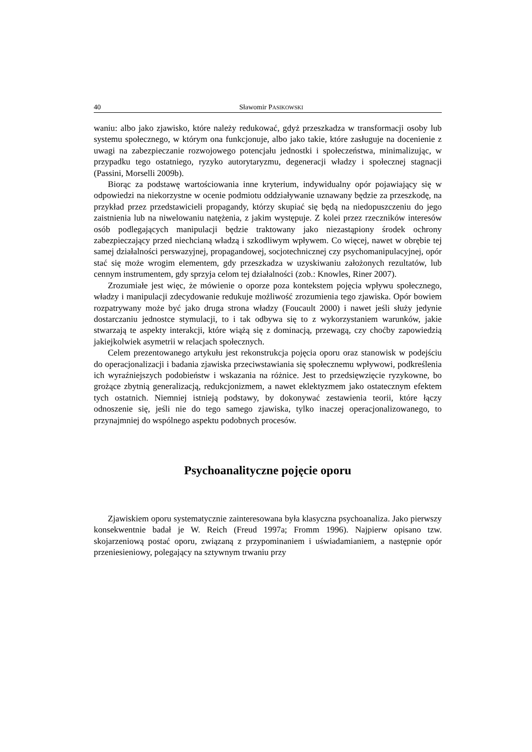40 Sławomir PASIKOWSKI
waniu: albo jako zjawisko, które należy redukować, gdyż przeszkadza w transformacji osoby lub systemu społecznego, w którym ona funkcjonuje, albo jako takie, które zasługuje na docenienie z uwagi na zabezpieczanie rozwojowego potencjału jednostki i społeczeństwa, minimalizując, w przypadku tego ostatniego, ryzyko autorytaryzmu, degeneracji władzy i społecznej stagnacji (Passini, Morselli 2009b).
Biorąc za podstawę wartościowania inne kryterium, indywidualny opór pojawiający się w odpowiedzi na niekorzystne w ocenie podmiotu oddziaływanie uznawany będzie za przeszkodę, na przykład przez przedstawicieli propagandy, którzy skupiać się będą na niedopuszczeniu do jego zaistnienia lub na niwelowaniu natężenia, z jakim występuje. Z kolei przez rzeczników interesów osób podlegających manipulacji będzie traktowany jako niezastąpiony środek ochrony zabezpieczający przed niechcianą władzą i szkodliwym wpływem. Co więcej, nawet w obrębie tej samej działalności perswazyjnej, propagandowej, socjotechnicznej czy psychomanipulacyjnej, opór stać się może wrogim elementem, gdy przeszkadza w uzyskiwaniu założonych rezultatów, lub cennym instrumentem, gdy sprzyja celom tej działalności (zob.: Knowles, Riner 2007).
Zrozumiałe jest więc, że mówienie o oporze poza kontekstem pojęcia wpływu społecznego, władzy i manipulacji zdecydowanie redukuje możliwość zrozumienia tego zjawiska. Opór bowiem rozpatrywany może być jako druga strona władzy (Foucault 2000) i nawet jeśli służy jedynie dostarczaniu jednostce stymulacji, to i tak odbywa się to z wykorzystaniem warunków, jakie stwarzają te aspekty interakcji, które wiążą się z dominacją, przewagą, czy choćby zapowiedzią jakiejkolwiek asymetrii w relacjach społecznych.
Celem prezentowanego artykułu jest rekonstrukcja pojęcia oporu oraz stanowisk w podejściu do operacjonalizacji i badania zjawiska przeciwstawiania się społecznemu wpływowi, podkreślenia ich wyraźniejszych podobieństw i wskazania na różnice. Jest to przedsięwzięcie ryzykowne, bo grożące zbytnią generalizacją, redukcjonizmem, a nawet eklektyzmem jako ostatecznym efektem tych ostatnich. Niemniej istnieją podstawy, by dokonywać zestawienia teorii, które łączy odnoszenie się, jeśli nie do tego samego zjawiska, tylko inaczej operacjonalizowanego, to przynajmniej do wspólnego aspektu podobnych procesów.
Psychoanalityczne pojęcie oporu
Zjawiskiem oporu systematycznie zainteresowana była klasyczna psychoanaliza. Jako pierwszy konsekwentnie badał je W. Reich (Freud 1997a; Fromm 1996). Najpierw opisano tzw. skojarzeniową postać oporu, związaną z przypominaniem i uświadamianiem, a następnie opór przeniesieniowy, polegający na sztywnym trwaniu przy